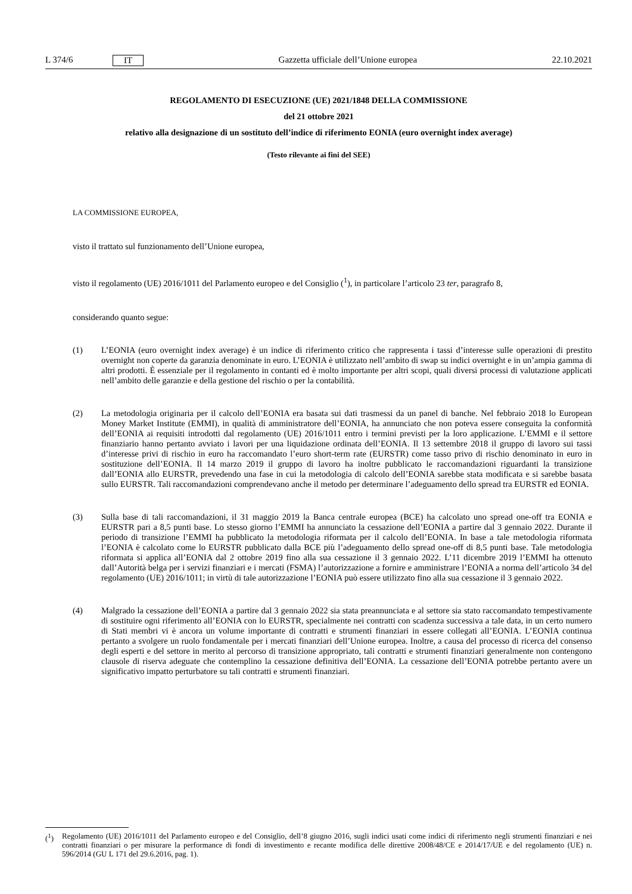L 374/6 IT Gazzetta ufficiale dell’Unione europea 22.10.2021
REGOLAMENTO DI ESECUZIONE (UE) 2021/1848 DELLA COMMISSIONE
del 21 ottobre 2021
relativo alla designazione di un sostituto dell’indice di riferimento EONIA (euro overnight index average)
(Testo rilevante ai fini del SEE)
LA COMMISSIONE EUROPEA,
visto il trattato sul funzionamento dell’Unione europea,
visto il regolamento (UE) 2016/1011 del Parlamento europeo e del Consiglio (<sup>1</sup>), in particolare l’articolo 23 ter, paragrafo 8,
considerando quanto segue:
(1) L’EONIA (euro overnight index average) è un indice di riferimento critico che rappresenta i tassi d’interesse sulle operazioni di prestito overnight non coperte da garanzia denominate in euro. L’EONIA è utilizzato nell’ambito di swap su indici overnight e in un’ampia gamma di altri prodotti. È essenziale per il regolamento in contanti ed è molto importante per altri scopi, quali diversi processi di valutazione applicati nell’ambito delle garanzie e della gestione del rischio o per la contabilità.
(2) La metodologia originaria per il calcolo dell’EONIA era basata sui dati trasmessi da un panel di banche. Nel febbraio 2018 lo European Money Market Institute (EMMI), in qualità di amministratore dell’EONIA, ha annunciato che non poteva essere conseguita la conformità dell’EONIA ai requisiti introdotti dal regolamento (UE) 2016/1011 entro i termini previsti per la loro applicazione. L’EMMI e il settore finanziario hanno pertanto avviato i lavori per una liquidazione ordinata dell’EONIA. Il 13 settembre 2018 il gruppo di lavoro sui tassi d’interesse privi di rischio in euro ha raccomandato l’euro short-term rate (EURSTR) come tasso privo di rischio denominato in euro in sostituzione dell’EONIA. Il 14 marzo 2019 il gruppo di lavoro ha inoltre pubblicato le raccomandazioni riguardanti la transizione dall’EONIA allo EURSTR, prevedendo una fase in cui la metodologia di calcolo dell’EONIA sarebbe stata modificata e si sarebbe basata sullo EURSTR. Tali raccomandazioni comprendevano anche il metodo per determinare l’adeguamento dello spread tra EURSTR ed EONIA.
(3) Sulla base di tali raccomandazioni, il 31 maggio 2019 la Banca centrale europea (BCE) ha calcolato uno spread one-off tra EONIA e EURSTR pari a 8,5 punti base. Lo stesso giorno l’EMMI ha annunciato la cessazione dell’EONIA a partire dal 3 gennaio 2022. Durante il periodo di transizione l’EMMI ha pubblicato la metodologia riformata per il calcolo dell’EONIA. In base a tale metodologia riformata l’EONIA è calcolato come lo EURSTR pubblicato dalla BCE più l’adeguamento dello spread one-off di 8,5 punti base. Tale metodologia riformata si applica all’EONIA dal 2 ottobre 2019 fino alla sua cessazione il 3 gennaio 2022. L’11 dicembre 2019 l’EMMI ha ottenuto dall’Autorità belga per i servizi finanziari e i mercati (FSMA) l’autorizzazione a fornire e amministrare l’EONIA a norma dell’articolo 34 del regolamento (UE) 2016/1011; in virtù di tale autorizzazione l’EONIA può essere utilizzato fino alla sua cessazione il 3 gennaio 2022.
(4) Malgrado la cessazione dell’EONIA a partire dal 3 gennaio 2022 sia stata preannunciata e al settore sia stato raccomandato tempestivamente di sostituire ogni riferimento all’EONIA con lo EURSTR, specialmente nei contratti con scadenza successiva a tale data, in un certo numero di Stati membri vi è ancora un volume importante di contratti e strumenti finanziari in essere collegati all’EONIA. L’EONIA continua pertanto a svolgere un ruolo fondamentale per i mercati finanziari dell’Unione europea. Inoltre, a causa del processo di ricerca del consenso degli esperti e del settore in merito al percorso di transizione appropriato, tali contratti e strumenti finanziari generalmente non contengono clausole di riserva adeguate che contemplino la cessazione definitiva dell’EONIA. La cessazione dell’EONIA potrebbe pertanto avere un significativo impatto perturbatore su tali contratti e strumenti finanziari.
(<sup>1</sup>) Regolamento (UE) 2016/1011 del Parlamento europeo e del Consiglio, dell’8 giugno 2016, sugli indici usati come indici di riferimento negli strumenti finanziari e nei contratti finanziari o per misurare la performance di fondi di investimento e recante modifica delle direttive 2008/48/CE e 2014/17/UE e del regolamento (UE) n. 596/2014 (GU L 171 del 29.6.2016, pag. 1).